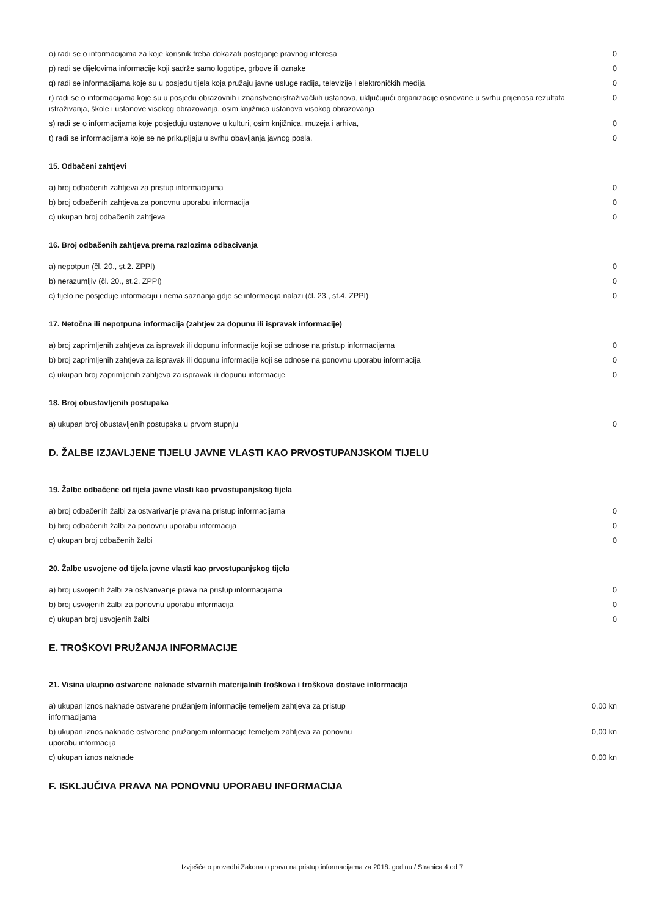| o) radi se o informacijama za koje korisnik treba dokazati postojanje pravnog interesa | 0 |
| p) radi se dijelovima informacije koji sadrže samo logotipe, grbove ili oznake | 0 |
| q) radi se informacijama koje su u posjedu tijela koja pružaju javne usluge radija, televizije i elektroničkih medija | 0 |
| r) radi se o informacijama koje su u posjedu obrazovnih i znanstvenoistraživačkih ustanova, uključujući organizacije osnovane u svrhu prijenosa rezultata istraživanja, škole i ustanove visokog obrazovanja, osim knjižnica ustanova visokog obrazovanja | 0 |
| s) radi se o informacijama koje posjeduju ustanove u kulturi, osim knjižnica, muzeja i arhiva, | 0 |
| t) radi se informacijama koje se ne prikupljaju u svrhu obavljanja javnog posla. | 0 |
15. Odbačeni zahtjevi
| a) broj odbačenih zahtjeva za pristup informacijama | 0 |
| b) broj odbačenih zahtjeva za ponovnu uporabu informacija | 0 |
| c) ukupan broj odbačenih zahtjeva | 0 |
16. Broj odbačenih zahtjeva prema razlozima odbacivanja
| a) nepotpun (čl. 20., st.2. ZPPI) | 0 |
| b) nerazumljiv (čl. 20., st.2. ZPPI) | 0 |
| c) tijelo ne posjeduje informaciju i nema saznanja gdje se informacija nalazi (čl. 23., st.4. ZPPI) | 0 |
17. Netočna ili nepotpuna informacija (zahtjev za dopunu ili ispravak informacije)
| a) broj zaprimljenih zahtjeva za ispravak ili dopunu informacije koji se odnose na pristup informacijama | 0 |
| b) broj zaprimljenih zahtjeva za ispravak ili dopunu informacije koji se odnose na ponovnu uporabu informacija | 0 |
| c) ukupan broj zaprimljenih zahtjeva za ispravak ili dopunu informacije | 0 |
18. Broj obustavljenih postupaka
| a) ukupan broj obustavljenih postupaka u prvom stupnju | 0 |
D. ŽALBE IZJAVLJENE TIJELU JAVNE VLASTI KAO PRVOSTUPANJSKOM TIJELU
19. Žalbe odbačene od tijela javne vlasti kao prvostupanjskog tijela
| a) broj odbačenih žalbi za ostvarivanje prava na pristup informacijama | 0 |
| b) broj odbačenih žalbi za ponovnu uporabu informacija | 0 |
| c) ukupan broj odbačenih žalbi | 0 |
20. Žalbe usvojene od tijela javne vlasti kao prvostupanjskog tijela
| a) broj usvojenih žalbi za ostvarivanje prava na pristup informacijama | 0 |
| b) broj usvojenih žalbi za ponovnu uporabu informacija | 0 |
| c) ukupan broj usvojenih žalbi | 0 |
E. TROŠKOVI PRUŽANJA INFORMACIJE
21. Visina ukupno ostvarene naknade stvarnih materijalnih troškova i troškova dostave informacija
| a) ukupan iznos naknade ostvarene pružanjem informacije temeljem zahtjeva za pristup informacijama | 0,00 kn |
| b) ukupan iznos naknade ostvarene pružanjem informacije temeljem zahtjeva za ponovnu uporabu informacija | 0,00 kn |
| c) ukupan iznos naknade | 0,00 kn |
F. ISKLJUČIVA PRAVA NA PONOVNU UPORABU INFORMACIJA
Izvješće o provedbi Zakona o pravu na pristup informacijama za 2018. godinu / Stranica 4 od 7